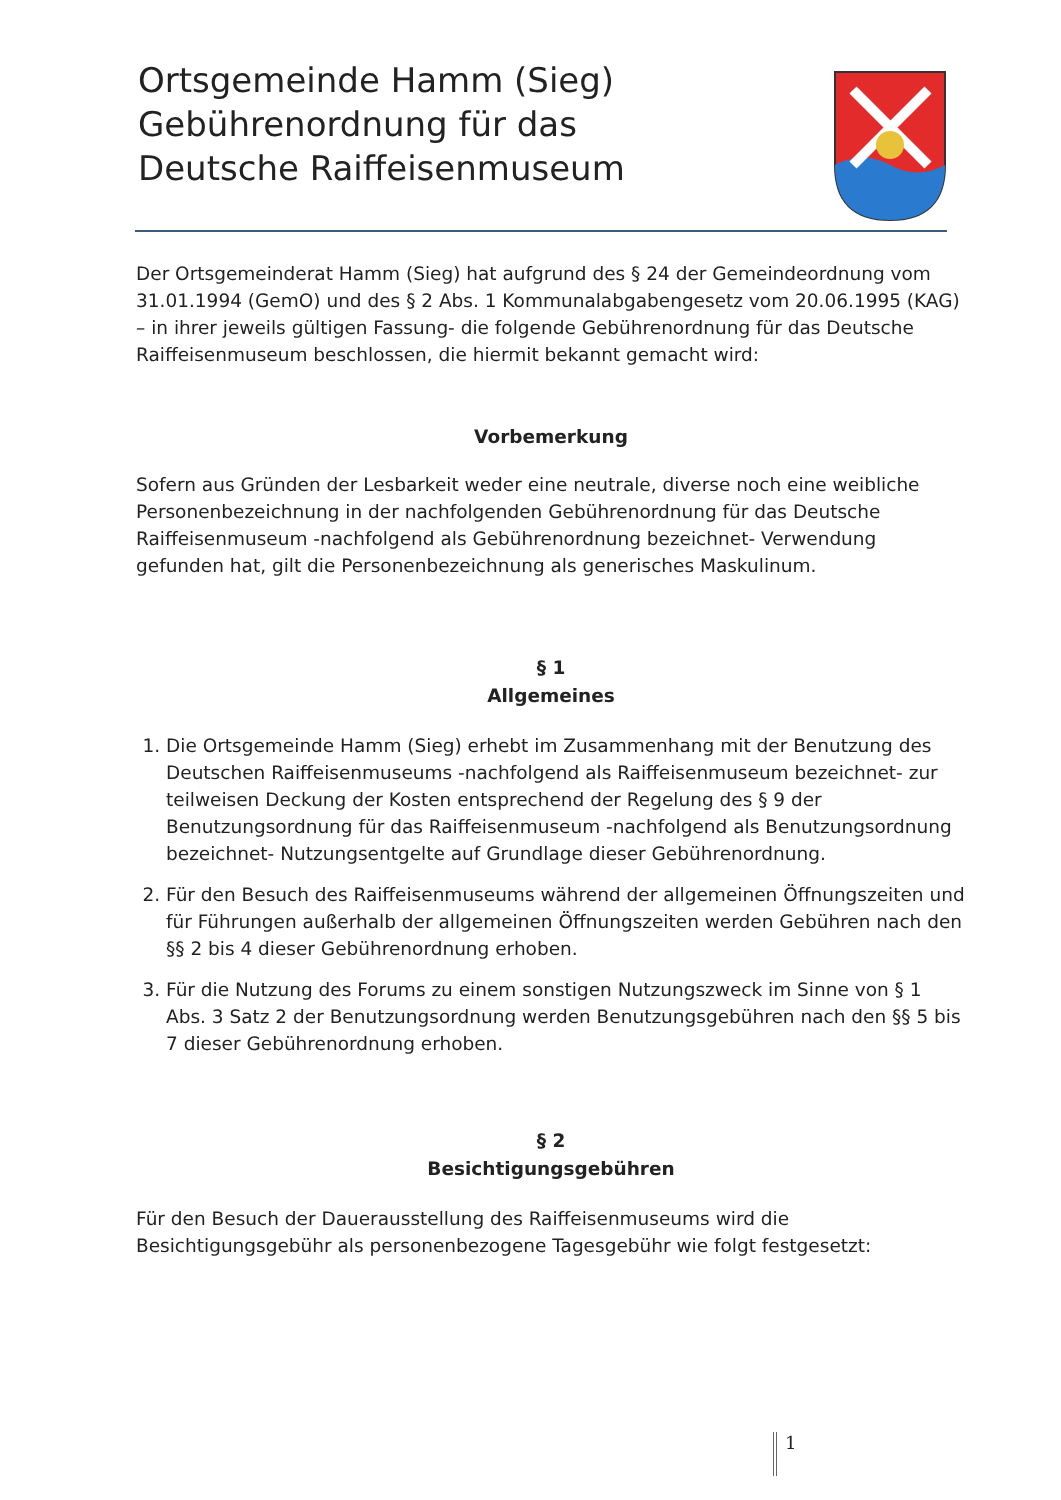Ortsgemeinde Hamm (Sieg)
Gebührenordnung für das
Deutsche Raiffeisenmuseum
Der Ortsgemeinderat Hamm (Sieg) hat aufgrund des § 24 der Gemeindeordnung vom 31.01.1994 (GemO) und des § 2 Abs. 1 Kommunalabgabengesetz vom 20.06.1995 (KAG) – in ihrer jeweils gültigen Fassung- die folgende Gebührenordnung für das Deutsche Raiffeisenmuseum beschlossen, die hiermit bekannt gemacht wird:
Vorbemerkung
Sofern aus Gründen der Lesbarkeit weder eine neutrale, diverse noch eine weibliche Personenbezeichnung in der nachfolgenden Gebührenordnung für das Deutsche Raiffeisenmuseum -nachfolgend als Gebührenordnung bezeichnet- Verwendung gefunden hat, gilt die Personenbezeichnung als generisches Maskulinum.
§ 1
Allgemeines
1. Die Ortsgemeinde Hamm (Sieg) erhebt im Zusammenhang mit der Benutzung des Deutschen Raiffeisenmuseums -nachfolgend als Raiffeisenmuseum bezeichnet- zur teilweisen Deckung der Kosten entsprechend der Regelung des § 9 der Benutzungsordnung für das Raiffeisenmuseum -nachfolgend als Benutzungsordnung bezeichnet- Nutzungsentgelte auf Grundlage dieser Gebührenordnung.
2. Für den Besuch des Raiffeisenmuseums während der allgemeinen Öffnungszeiten und für Führungen außerhalb der allgemeinen Öffnungszeiten werden Gebühren nach den §§ 2 bis 4 dieser Gebührenordnung erhoben.
3. Für die Nutzung des Forums zu einem sonstigen Nutzungszweck im Sinne von § 1 Abs. 3 Satz 2 der Benutzungsordnung werden Benutzungsgebühren nach den §§ 5 bis 7 dieser Gebührenordnung erhoben.
§ 2
Besichtigungsgebühren
Für den Besuch der Dauerausstellung des Raiffeisenmuseums wird die Besichtigungsgebühr als personenbezogene Tagesgebühr wie folgt festgesetzt:
1